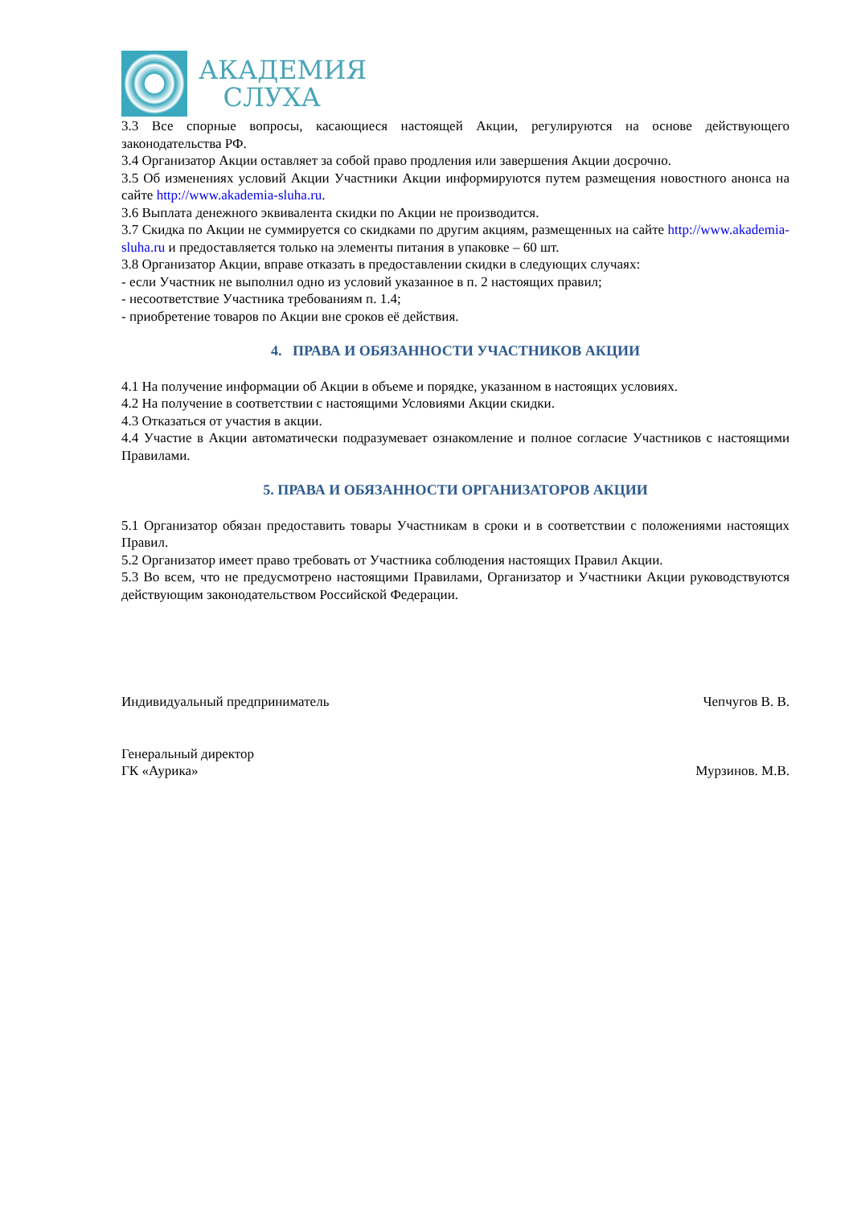АКАДЕМИЯ
СЛУХА
3.3 Все спорные вопросы, касающиеся настоящей Акции, регулируются на основе действующего законодательства РФ.
3.4 Организатор Акции оставляет за собой право продления или завершения Акции досрочно.
3.5 Об изменениях условий Акции Участники Акции информируются путем размещения новостного анонса на сайте http://www.akademia-sluha.ru.
3.6 Выплата денежного эквивалента скидки по Акции не производится.
3.7 Скидка по Акции не суммируется со скидками по другим акциям, размещенных на сайте http://www.akademia-sluha.ru и предоставляется только на элементы питания в упаковке – 60 шт.
3.8 Организатор Акции, вправе отказать в предоставлении скидки в следующих случаях:
- если Участник не выполнил одно из условий указанное в п. 2 настоящих правил;
- несоответствие Участника требованиям п. 1.4;
- приобретение товаров по Акции вне сроков её действия.
4. ПРАВА И ОБЯЗАННОСТИ УЧАСТНИКОВ АКЦИИ
4.1 На получение информации об Акции в объеме и порядке, указанном в настоящих условиях.
4.2 На получение в соответствии с настоящими Условиями Акции скидки.
4.3 Отказаться от участия в акции.
4.4 Участие в Акции автоматически подразумевает ознакомление и полное согласие Участников с настоящими Правилами.
5. ПРАВА И ОБЯЗАННОСТИ ОРГАНИЗАТОРОВ АКЦИИ
5.1 Организатор обязан предоставить товары Участникам в сроки и в соответствии с положениями настоящих Правил.
5.2 Организатор имеет право требовать от Участника соблюдения настоящих Правил Акции.
5.3 Во всем, что не предусмотрено настоящими Правилами, Организатор и Участники Акции руководствуются действующим законодательством Российской Федерации.
Индивидуальный предприниматель Чепчугов В. В.
Генеральный директор
ГК «Аурика» Мурзинов. М.В.